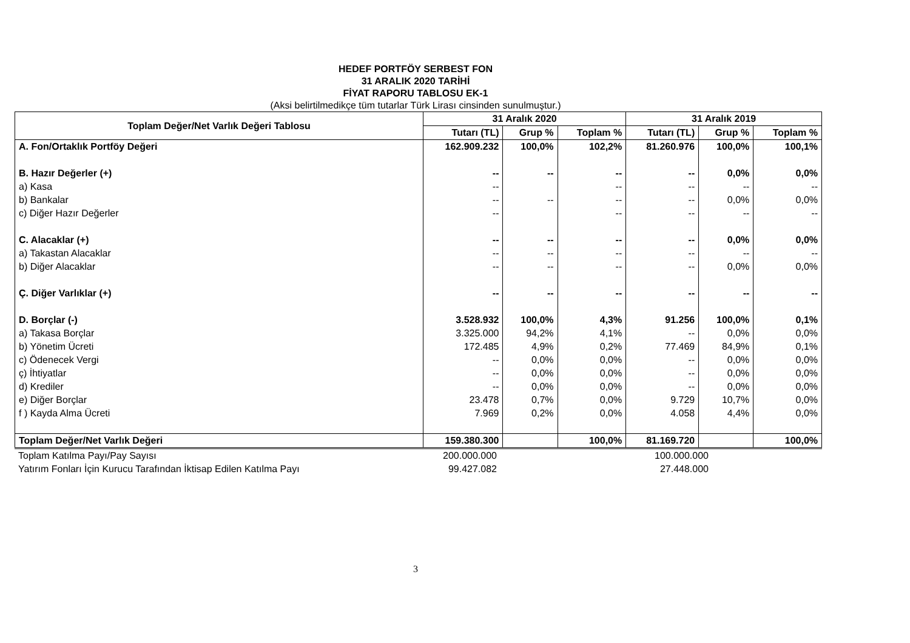HEDEF PORTFÖY SERBEST FON
31 ARALIK 2020 TARİHİ
FİYAT RAPORU TABLOSU EK-1
(Aksi belirtilmedikçe tüm tutarlar Türk Lirası cinsinden sunulmuştur.)
| Toplam Değer/Net Varlık Değeri Tablosu | 31 Aralık 2020 | | | 31 Aralık 2019 | | |
| --- | --- | --- | --- | --- | --- | --- |
| | Tutarı (TL) | Grup % | Toplam % | Tutarı (TL) | Grup % | Toplam % |
| A. Fon/Ortaklık Portföy Değeri | 162.909.232 | 100,0% | 102,2% | 81.260.976 | 100,0% | 100,1% |
| B. Hazır Değerler (+) | -- | -- | -- | -- | 0,0% | 0,0% |
| a) Kasa | -- | | -- | -- | -- | -- |
| b) Bankalar | -- | -- | -- | -- | 0,0% | 0,0% |
| c) Diğer Hazır Değerler | -- | | -- | -- | -- | -- |
| C. Alacaklar (+) | -- | -- | -- | -- | 0,0% | 0,0% |
| a) Takastan Alacaklar | -- | -- | -- | -- | -- | -- |
| b) Diğer Alacaklar | -- | -- | -- | -- | 0,0% | 0,0% |
| Ç. Diğer Varlıklar (+) | -- | -- | -- | -- | -- | -- |
| D. Borçlar (-) | 3.528.932 | 100,0% | 4,3% | 91.256 | 100,0% | 0,1% |
| a) Takasa Borçlar | 3.325.000 | 94,2% | 4,1% | -- | 0,0% | 0,0% |
| b) Yönetim Ücreti | 172.485 | 4,9% | 0,2% | 77.469 | 84,9% | 0,1% |
| c) Ödenecek Vergi | -- | 0,0% | 0,0% | -- | 0,0% | 0,0% |
| ç) İhtiyatlar | -- | 0,0% | 0,0% | -- | 0,0% | 0,0% |
| d) Krediler | -- | 0,0% | 0,0% | -- | 0,0% | 0,0% |
| e) Diğer Borçlar | 23.478 | 0,7% | 0,0% | 9.729 | 10,7% | 0,0% |
| f ) Kayda Alma Ücreti | 7.969 | 0,2% | 0,0% | 4.058 | 4,4% | 0,0% |
| Toplam Değer/Net Varlık Değeri | 159.380.300 | | 100,0% | 81.169.720 | | 100,0% |
| Toplam Katılma Payı/Pay Sayısı | 200.000.000 | | | 100.000.000 | | |
| Yatırım Fonları İçin Kurucu Tarafından İktisap Edilen Katılma Payı | 99.427.082 | | | 27.448.000 | | |
3